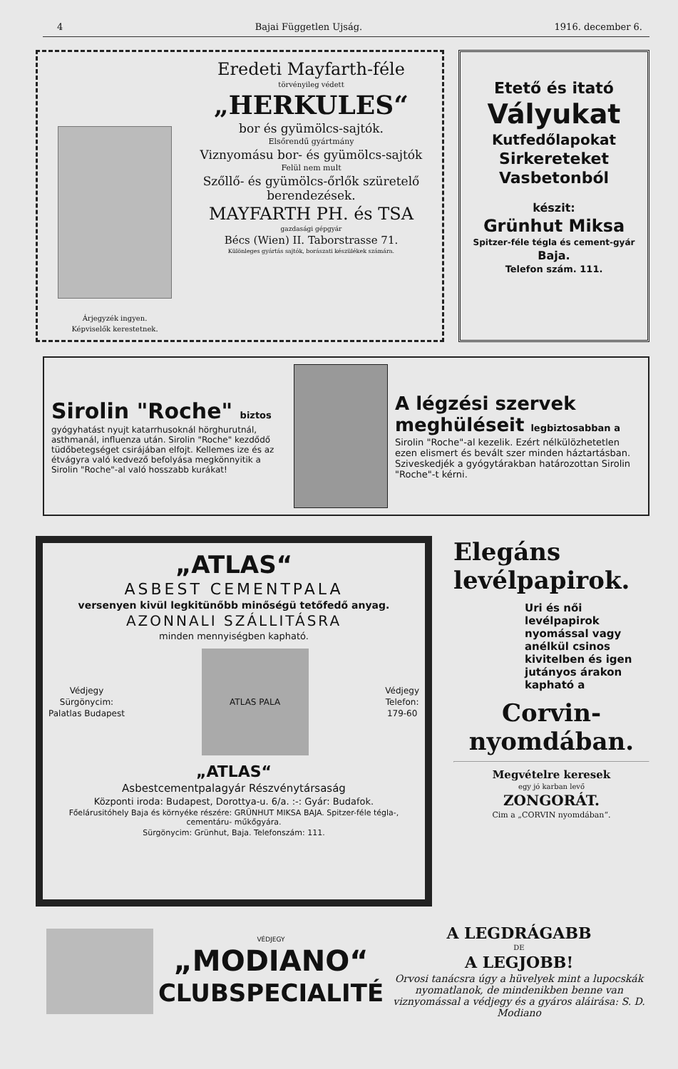4 Bajai Független Ujság. 1916. december 6.
Árjegyzék ingyen.
Képviselők kerestetnek.
Eredeti Mayfarth-féle
törvényileg védett
„HERKULES“
bor és gyümölcs-sajtók.
Elsőrendű gyártmány
Viznyomásu bor- és gyümölcs-sajtók
Felül nem mult
Szőllő- és gyümölcs-őrlők szüretelő berendezések.
MAYFARTH PH. és TSA
gazdasági gépgyár
Bécs (Wien) II. Taborstrasse 71.
Különleges gyártás sajtók, borászati készülékek számára.
Etető és itató
Vályukat
Kutfedőlapokat
Sirkereteket
Vasbetonból
készit:
Grünhut Miksa
Spitzer-féle tégla és cement-gyár
Baja.
Telefon szám. 111.
Sirolin "Roche" biztos
gyógyhatást nyujt katarrhusoknál hörghurutnál, asthmanál, influenza után. Sirolin "Roche" kezdődő tüdőbetegséget csirájában elfojt. Kellemes ize és az étvágyra való kedvező befolyása megkönnyitik a Sirolin "Roche"-al való hosszabb kurákat!
A légzési szervek meghüléseit legbiztosabban a
Sirolin "Roche"-al kezelik. Ezért nélkülözhetetlen ezen elismert és bevált szer minden háztartásban. Sziveskedjék a gyógytárakban határozottan Sirolin "Roche"-t kérni.
„ATLAS“
ASBEST CEMENTPALA
versenyen kivül legkitünőbb minőségü tetőfedő anyag.
AZONNALI SZÁLLITÁSRA
minden mennyiségben kapható.
Védjegy
Sürgönycim:
Palatlas Budapest
ATLAS PALA
Védjegy
Telefon:
179-60
„ATLAS“
Asbestcementpalagyár Részvénytársaság
Központi iroda: Budapest, Dorottya-u. 6/a. :-: Gyár: Budafok.
Főelárusitóhely Baja és környéke részére: GRÜNHUT MIKSA BAJA. Spitzer-féle tégla-, cementáru- műkőgyára.
Sürgönycim: Grünhut, Baja. Telefonszám: 111.
Elegáns levélpapirok.
Uri és női levélpapirok nyomással vagy anélkül csinos kivitelben és igen jutányos árakon kapható a
Corvin-nyomdában.
Megvételre keresek
egy jó karban levő
ZONGORÁT.
Cim a „CORVIN nyomdában“.
VÉDJEGY
„MODIANO“
CLUBSPECIALITÉ
A LEGDRÁGABB
DE
A LEGJOBB!
Orvosi tanácsra úgy a hüvelyek mint a lupocskák nyomatlanok, de mindenikben benne van viznyomással a védjegy és a gyáros aláirása: S. D. Modiano